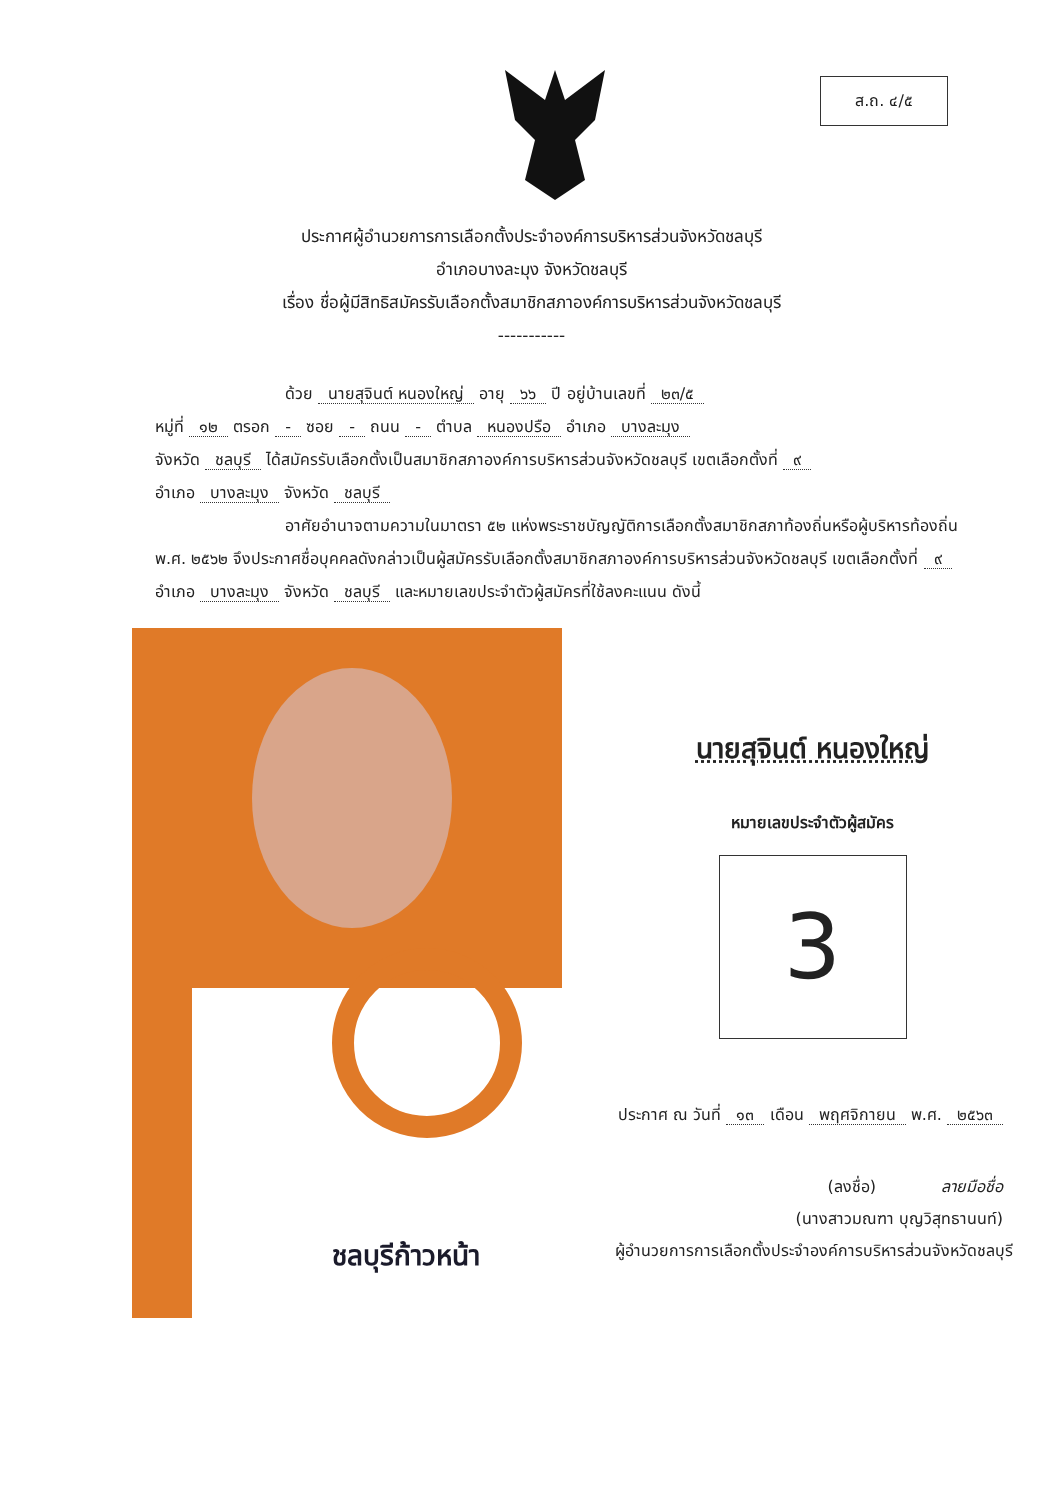ส.ถ. ๔/๕
ประกาศผู้อำนวยการการเลือกตั้งประจำองค์การบริหารส่วนจังหวัดชลบุรี
อำเภอบางละมุง จังหวัดชลบุรี
เรื่อง ชื่อผู้มีสิทธิสมัครรับเลือกตั้งสมาชิกสภาองค์การบริหารส่วนจังหวัดชลบุรี
-----------
ด้วย นายสุจินต์ หนองใหญ่ อายุ ๖๖ ปี อยู่บ้านเลขที่ ๒๓/๕
หมู่ที่ ๑๒ ตรอก - ซอย - ถนน - ตำบล หนองปรือ อำเภอ บางละมุง
จังหวัด ชลบุรี ได้สมัครรับเลือกตั้งเป็นสมาชิกสภาองค์การบริหารส่วนจังหวัดชลบุรี เขตเลือกตั้งที่ ๙
อำเภอ บางละมุง จังหวัด ชลบุรี
อาศัยอำนาจตามความในมาตรา ๕๒ แห่งพระราชบัญญัติการเลือกตั้งสมาชิกสภาท้องถิ่นหรือผู้บริหารท้องถิ่น พ.ศ. ๒๕๖๒ จึงประกาศชื่อบุคคลดังกล่าวเป็นผู้สมัครรับเลือกตั้งสมาชิกสภาองค์การบริหารส่วนจังหวัดชลบุรี เขตเลือกตั้งที่ ๙ อำเภอ บางละมุง จังหวัด ชลบุรี และหมายเลขประจำตัวผู้สมัครที่ใช้ลงคะแนน ดังนี้
ชลบุรีก้าวหน้า
นายสุจินต์ หนองใหญ่
หมายเลขประจำตัวผู้สมัคร
3
ประกาศ ณ วันที่ ๑๓ เดือน พฤศจิกายน พ.ศ. ๒๕๖๓
(ลงชื่อ) ลายมือชื่อ
(นางสาวมณฑา บุญวิสุทธานนท์)
ผู้อำนวยการการเลือกตั้งประจำองค์การบริหารส่วนจังหวัดชลบุรี